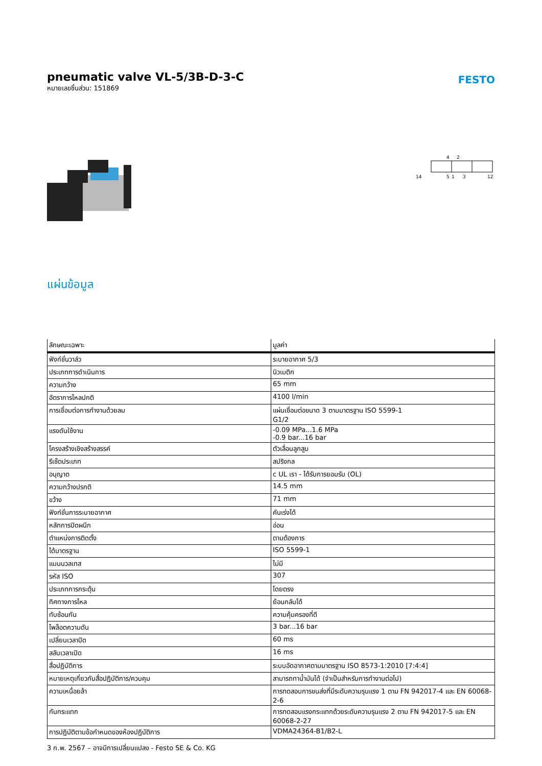pneumatic valve VL-5/3B-D-3-C
หมายเลขชิ้นส่วน: 151869
FESTO
4
2
14
5
1
3
12
แผ่นข้อมูล
| ลักษณะเฉพาะ | มูลค่า |
| --- | --- |
| ฟังก์ชั่นวาล์ว | ระบายอากาศ 5/3 |
| ประเภทการดำเนินการ | นิวเมติก |
| ความกว้าง | 65 mm |
| อัตราการไหลปกติ | 4100 l/min |
| การเชื่อมต่อการทำงานด้วยลม | แผ่นเชื่อมต่อขนาด 3 ตามมาตรฐาน ISO 5599-1 G1/2 |
| แรงดันใช้งาน | -0.09 MPa...1.6 MPa -0.9 bar...16 bar |
| โครงสร้างเชิงสร้างสรรค์ | ตัวเลื่อนลูกสูบ |
| รีเซ็ตประเภท | สปริงกล |
| อนุญาต | c UL เรา - ได้รับการยอมรับ (OL) |
| ความกว้างปรกติ | 14.5 mm |
| ขว้าง | 71 mm |
| ฟังก์ชั่นการระบายอากาศ | คันเร่งได้ |
| หลักการปิดผนึก | อ่อน |
| ตำแหน่งการติดตั้ง | ตามต้องการ |
| ได้มาตรฐาน | ISO 5599-1 |
| แมนนวลเทส | ไม่มี |
| รหัส ISO | 307 |
| ประเภทการกระตุ้น | โดยตรง |
| ทิศทางการไหล | ย้อนกลับได้ |
| ทับซ้อนกัน | ความคุ้มครองที่ดี |
| ไพล็อตความดัน | 3 bar...16 bar |
| เปลี่ยนเวลาปิด | 60 ms |
| สลับเวลาเปิด | 16 ms |
| สื่อปฏิบัติการ | ระบบอัดอากาศตามมาตรฐาน ISO 8573-1:2010 [7:4:4] |
| หมายเหตุเกี่ยวกับสื่อปฏิบัติการ/ควบคุม | สามารถทาน้ำมันได้ (จำเป็นสำหรับการทำงานต่อไป) |
| ความเหนื่อยล้า | การทดสอบการขนส่งที่มีระดับความรุนแรง 1 ตาม FN 942017-4 และ EN 60068-2-6 |
| กันกระแทก | การทดสอบแรงกระแทกด้วยระดับความรุนแรง 2 ตาม FN 942017-5 และ EN 60068-2-27 |
| การปฏิบัติตามข้อกำหนดของห้องปฏิบัติการ | VDMA24364-B1/B2-L |
3 ก.พ. 2567 – อาจมีการเปลี่ยนแปลง - Festo SE & Co. KG